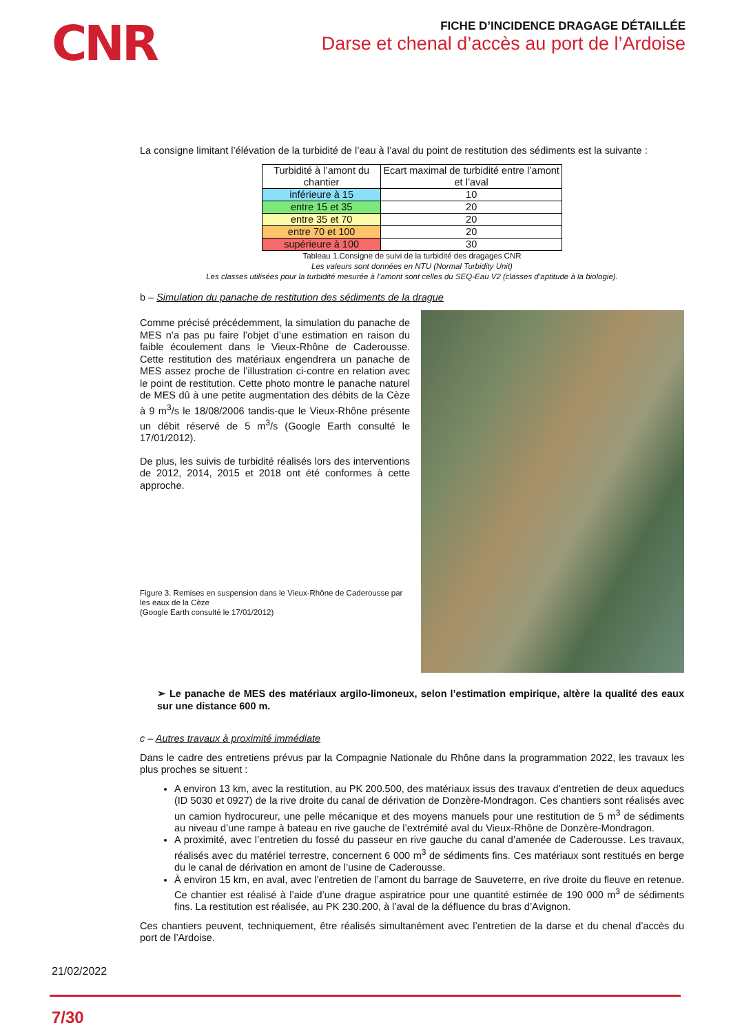CNR
FICHE D’INCIDENCE DRAGAGE DÉTAILLÉE
Darse et chenal d’accès au port de l’Ardoise
La consigne limitant l’élévation de la turbidité de l’eau à l’aval du point de restitution des sédiments est la suivante :
| Turbidité à l’amont du chantier | Ecart maximal de turbidité entre l’amont et l’aval |
| --- | --- |
| inférieure à 15 | 10 |
| entre 15 et 35 | 20 |
| entre 35 et 70 | 20 |
| entre 70 et 100 | 20 |
| supérieure à 100 | 30 |
Tableau 1.Consigne de suivi de la turbidité des dragages CNR
Les valeurs sont données en NTU (Normal Turbidity Unit)
Les classes utilisées pour la turbidité mesurée à l’amont sont celles du SEQ-Eau V2 (classes d’aptitude à la biologie).
b – Simulation du panache de restitution des sédiments de la drague
Comme précisé précédemment, la simulation du panache de MES n’a pas pu faire l’objet d’une estimation en raison du faible écoulement dans le Vieux-Rhône de Caderousse. Cette restitution des matériaux engendrera un panache de MES assez proche de l’illustration ci-contre en relation avec le point de restitution. Cette photo montre le panache naturel de MES dû à une petite augmentation des débits de la Cèze à 9 m<sup>3</sup>/s le 18/08/2006 tandis-que le Vieux-Rhône présente un débit réservé de 5 m<sup>3</sup>/s (Google Earth consulté le 17/01/2012).
De plus, les suivis de turbidité réalisés lors des interventions de 2012, 2014, 2015 et 2018 ont été conformes à cette approche.
Figure 3. Remises en suspension dans le Vieux-Rhône de Caderousse par les eaux de la Cèze
(Google Earth consulté le 17/01/2012)
➢ Le panache de MES des matériaux argilo-limoneux, selon l’estimation empirique, altère la qualité des eaux sur une distance 600 m.
c – Autres travaux à proximité immédiate
Dans le cadre des entretiens prévus par la Compagnie Nationale du Rhône dans la programmation 2022, les travaux les plus proches se situent :
A environ 13 km, avec la restitution, au PK 200.500, des matériaux issus des travaux d’entretien de deux aqueducs (ID 5030 et 0927) de la rive droite du canal de dérivation de Donzère-Mondragon. Ces chantiers sont réalisés avec un camion hydrocureur, une pelle mécanique et des moyens manuels pour une restitution de 5 m<sup>3</sup> de sédiments au niveau d’une rampe à bateau en rive gauche de l’extrémité aval du Vieux-Rhône de Donzère-Mondragon.
A proximité, avec l’entretien du fossé du passeur en rive gauche du canal d’amenée de Caderousse. Les travaux, réalisés avec du matériel terrestre, concernent 6 000 m<sup>3</sup> de sédiments fins. Ces matériaux sont restitués en berge du le canal de dérivation en amont de l’usine de Caderousse.
À environ 15 km, en aval, avec l’entretien de l’amont du barrage de Sauveterre, en rive droite du fleuve en retenue. Ce chantier est réalisé à l’aide d’une drague aspiratrice pour une quantité estimée de 190 000 m<sup>3</sup> de sédiments fins. La restitution est réalisée, au PK 230.200, à l’aval de la défluence du bras d’Avignon.
Ces chantiers peuvent, techniquement, être réalisés simultanément avec l’entretien de la darse et du chenal d’accès du port de l’Ardoise.
21/02/2022
7/30